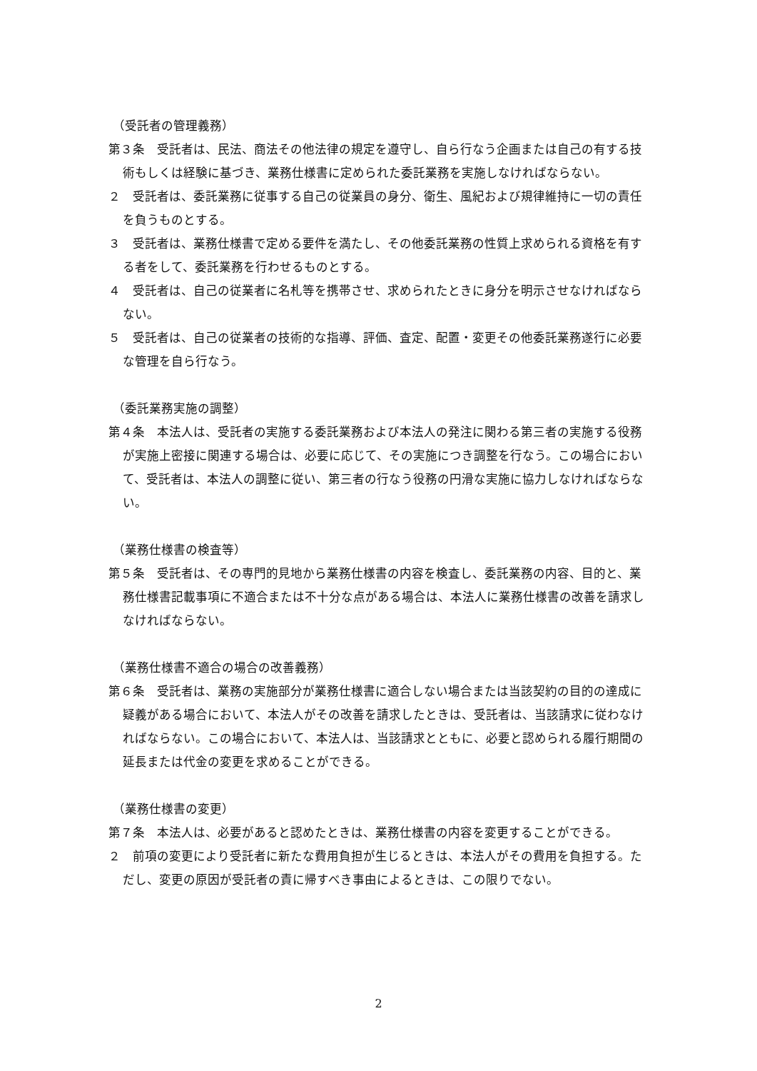（受託者の管理義務）
第３条　受託者は、民法、商法その他法律の規定を遵守し、自ら行なう企画または自己の有する技術もしくは経験に基づき、業務仕様書に定められた委託業務を実施しなければならない。
２　受託者は、委託業務に従事する自己の従業員の身分、衛生、風紀および規律維持に一切の責任を負うものとする。
３　受託者は、業務仕様書で定める要件を満たし、その他委託業務の性質上求められる資格を有する者をして、委託業務を行わせるものとする。
４　受託者は、自己の従業者に名札等を携帯させ、求められたときに身分を明示させなければならない。
５　受託者は、自己の従業者の技術的な指導、評価、査定、配置・変更その他委託業務遂行に必要な管理を自ら行なう。
（委託業務実施の調整）
第４条　本法人は、受託者の実施する委託業務および本法人の発注に関わる第三者の実施する役務が実施上密接に関連する場合は、必要に応じて、その実施につき調整を行なう。この場合において、受託者は、本法人の調整に従い、第三者の行なう役務の円滑な実施に協力しなければならない。
（業務仕様書の検査等）
第５条　受託者は、その専門的見地から業務仕様書の内容を検査し、委託業務の内容、目的と、業務仕様書記載事項に不適合または不十分な点がある場合は、本法人に業務仕様書の改善を請求しなければならない。
（業務仕様書不適合の場合の改善義務）
第６条　受託者は、業務の実施部分が業務仕様書に適合しない場合または当該契約の目的の達成に疑義がある場合において、本法人がその改善を請求したときは、受託者は、当該請求に従わなければならない。この場合において、本法人は、当該請求とともに、必要と認められる履行期間の延長または代金の変更を求めることができる。
（業務仕様書の変更）
第７条　本法人は、必要があると認めたときは、業務仕様書の内容を変更することができる。
２　前項の変更により受託者に新たな費用負担が生じるときは、本法人がその費用を負担する。ただし、変更の原因が受託者の責に帰すべき事由によるときは、この限りでない。
2